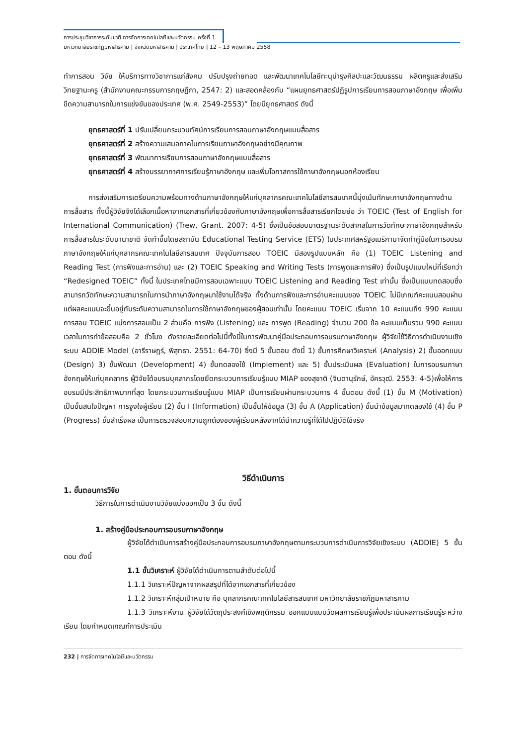การประชุมวิชาการระดับชาติ การจัดการเทคโนโลยีและนวัตกรรม ครั้งที่ 1
มหาวิทยาลัยราชภัฏมหาสารคาม | จังหวัดมหาสารคาม | ประเทศไทย | 12 – 13 พฤษภาคม 2558
ทำการสอน วิจัย ให้บริการทางวิชาการแก่สังคม ปรับปรุงถ่ายทอด และพัฒนาเทคโนโลยีทะนุบำรุงศิลปะและวัฒนธรรม ผลิตครูและส่งเสริมวิทยฐานะครู (สำนักงานคณะกรรมการกฤษฎีกา, 2547: 2) และสอดคล้องกับ “แผนยุทธศาสตร์ปฏิรูปการเรียนการสอนภาษาอังกฤษ เพื่อเพิ่มขีดความสามารถในการแข่งขันของประเทศ (พ.ศ. 2549-2553)” โดยมียุทธศาสตร์ ดังนี้
ยุทธศาสตร์ที่ 1 ปรับเปลี่ยนกระบวนทัศน์การเรียนการสอนภาษาอังกฤษแบบสื่อสาร
ยุทธศาสตร์ที่ 2 สร้างความเสมอภาคในการเรียนภาษาอังกฤษอย่างมีคุณภาพ
ยุทธศาสตร์ที่ 3 พัฒนาการเรียนการสอนภาษาอังกฤษแบบสื่อสาร
ยุทธศาสตร์ที่ 4 สร้างบรรยากาศการเรียนรู้ภาษาอังกฤษ และเพิ่มโอกาสการใช้ภาษาอังกฤษนอกห้องเรียน
การส่งเสริมการเตรียมความพร้อมทางด้านภาษาอังกฤษให้แก่บุคลากรคณะเทคโนโลยีสารสนเทศนี้มุ่งเน้นทักษะภาษาอังกฤษทางด้านการสื่อสาร ทั้งนี้ผู้วิจัยจึงได้เลือกเนื้อหาจากเอกสารที่เกี่ยวข้องกับภาษาอังกฤษเพื่อการสื่อสารเรียกโดยย่อ ว่า TOEIC (Test of English for International Communication) (Trew, Grant. 2007: 4-5) ซึ่งเป็นข้อสอบมาตรฐานระดับสากลในการวัดทักษะภาษาอังกฤษสำหรับการสื่อสารในระดับนานาชาติ จัดทำขึ้นโดยสถาบัน Educational Testing Service (ETS) ในประเทศสหรัฐอเมริกามาจัดทำคู่มือในการอบรมภาษาอังกฤษให้แก่บุคลากรคณะเทคโนโลยีสารสนเทศ ปัจจุบันการสอบ TOEIC มีสองรูปแบบหลัก คือ (1) TOEIC Listening and Reading Test (การฟังและการอ่าน) และ (2) TOEIC Speaking and Writing Tests (การพูดและการฟัง) ซึ่งเป็นรูปแบบใหม่ที่เรียกว่า “Redesigned TOEIC” ทั้งนี้ ในประเทศไทยมีการสอบเฉพาะแบบ TOEIC Listening and Reading Test เท่านั้น ซึ่งเป็นแบบทดสอบซึ่งสามารถวัดทักษะความสามารถในการนำภาษาอังกฤษมาใช้งานได้จริง ทั้งด้านการฟังและการอ่านคะแนนของ TOEIC ไม่มีเกณฑ์คะแนนสอบผ่าน แต่ผลคะแนนจะขึ้นอยู่กับระดับความสามารถในการใช้ภาษาอังกฤษของผู้สอบเท่านั้น โดยคะแนน TOEIC เริ่มจาก 10 คะแนนถึง 990 คะแนน การสอบ TOEIC แบ่งการสอบเป็น 2 ส่วนคือ การฟัง (Listening) และ การพูด (Reading) จำนวน 200 ข้อ คะแนนเต็มรวม 990 คะแนน เวลาในการทำข้อสอบคือ 2 ชั่วโมง ดังรายละเอียดต่อไปนี้ทั้งนี้ในการพัฒนาคู่มือประกอบการอบรมภาษาอังกฤษ ผู้วิจัยใช้วิธีการดำเนินงานเชิงระบบ ADDIE Model (อารีราษฎร์, พิสุทธา. 2551: 64-70) ซึ่งมี 5 ขั้นตอน ดังนี้ 1) ขั้นการศึกษาวิเคราะห์ (Analysis) 2) ขั้นออกแบบ (Design) 3) ขั้นพัฒนา (Development) 4) ขั้นทดลองใช้ (Implement) และ 5) ขั้นประเมินผล (Evaluation) ในการอบรมภาษาอังกฤษให้แก่บุคคลากร ผู้วิจัยได้อบรมบุคลากรโดยยึดกระบวนการเรียนรู้แบบ MIAP ของสุชาติ (จินดานุรักษ์, อัครวุฒิ. 2553: 4-5)เพื่อให้การอบรมมีประสิทธิภาพมากที่สุด โดยกระบวนการเรียนรู้แบบ MIAP เป็นการเรียนผ่านกระบวนการ 4 ขั้นตอน ดังนี้ (1) ขั้น M (Motivation) เป็นขั้นสนใจปัญหา การจูงใจผู้เรียน (2) ขั้น I (Information) เป็นขั้นให้ข้อมูล (3) ขั้น A (Application) ขั้นนำข้อมูลมาทดลองใช้ (4) ขั้น P (Progress) ขั้นสำเร็จผล เป็นการตรวจสอบความถูกต้องของผู้เรียนหลังจากได้นำความรู้ที่ได้ไปปฏิบัติใช้จริง
วิธีดำเนินการ
1. ขั้นตอนการวิจัย
วิธีการในการดำเนินงานวิจัยแบ่งออกเป็น 3 ขั้น ดังนี้
1. สร้างคู่มือประกอบการอบรมภาษาอังกฤษ
ผู้วิจัยได้ดำเนินการสร้างคู่มือประกอบการอบรมภาษาอังกฤษตามกระบวนการดำเนินการวิจัยเชิงระบบ (ADDIE) 5 ขั้นตอน ดังนี้
1.1 ขั้นวิเคราะห์ ผู้วิจัยได้ดำเนินการตามลำดับต่อไปนี้
1.1.1 วิเคราะห์ปัญหาจากผลสรุปที่ได้จากเอกสารที่เกี่ยวข้อง
1.1.2 วิเคราะห์กลุ่มเป้าหมาย คือ บุคลากรคณะเทคโนโลยีสารสนเทศ มหาวิทยาลัยราชภัฏมหาสารคาม
1.1.3 วิเคราะห์งาน ผู้วิจัยได้วัตถุประสงค์เชิงพฤติกรรม ออกแบบแบบวัดผลการเรียนรู้เพื่อประเมินผลการเรียนรู้ระหว่างเรียน โดยกำหนดเกณฑ์การประเมิน
232 | การจัดการเทคโนโลยีและนวัตกรรม